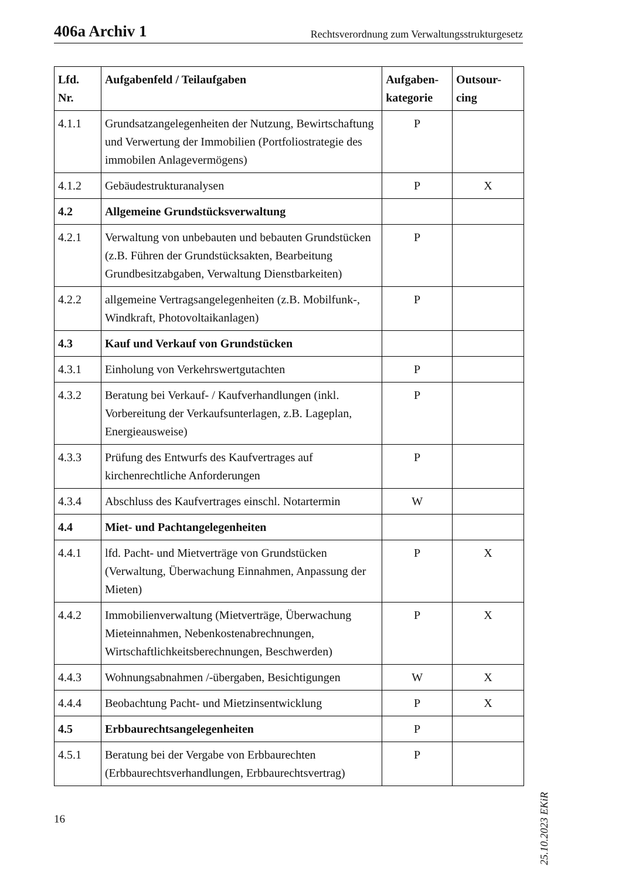406a Archiv 1 Rechtsverordnung zum Verwaltungsstrukturgesetz
| Lfd. Nr. | Aufgabenfeld / Teilaufgaben | Aufgaben-kategorie | Outsour-cing |
| --- | --- | --- | --- |
| 4.1.1 | Grundsatzangelegenheiten der Nutzung, Bewirtschaftung und Verwertung der Immobilien (Portfoliostrategie des immobilen Anlagevermögens) | P | |
| 4.1.2 | Gebäudestrukturanalysen | P | X |
| 4.2 | Allgemeine Grundstücksverwaltung | | |
| 4.2.1 | Verwaltung von unbebauten und bebauten Grundstücken (z.B. Führen der Grundstücksakten, Bearbeitung Grundbesitzabgaben, Verwaltung Dienstbarkeiten) | P | |
| 4.2.2 | allgemeine Vertragsangelegenheiten (z.B. Mobilfunk-, Windkraft, Photovoltaikanlagen) | P | |
| 4.3 | Kauf und Verkauf von Grundstücken | | |
| 4.3.1 | Einholung von Verkehrswertgutachten | P | |
| 4.3.2 | Beratung bei Verkauf- / Kaufverhandlungen (inkl. Vorbereitung der Verkaufsunterlagen, z.B. Lageplan, Energieausweise) | P | |
| 4.3.3 | Prüfung des Entwurfs des Kaufvertrages auf kirchenrechtliche Anforderungen | P | |
| 4.3.4 | Abschluss des Kaufvertrages einschl. Notartermin | W | |
| 4.4 | Miet- und Pachtangelegenheiten | | |
| 4.4.1 | lfd. Pacht- und Mietverträge von Grundstücken (Verwaltung, Überwachung Einnahmen, Anpassung der Mieten) | P | X |
| 4.4.2 | Immobilienverwaltung (Mietverträge, Überwachung Mieteinnahmen, Nebenkostenabrechnungen, Wirtschaftlichkeitsberechnungen, Beschwerden) | P | X |
| 4.4.3 | Wohnungsabnahmen /-übergaben, Besichtigungen | W | X |
| 4.4.4 | Beobachtung Pacht- und Mietzinsentwicklung | P | X |
| 4.5 | Erbbaurechtsangelegenheiten | P | |
| 4.5.1 | Beratung bei der Vergabe von Erbbaurechten (Erbbaurechtsverhandlungen, Erbbaurechtsvertrag) | P | |
25.10.2023 EKiR
16